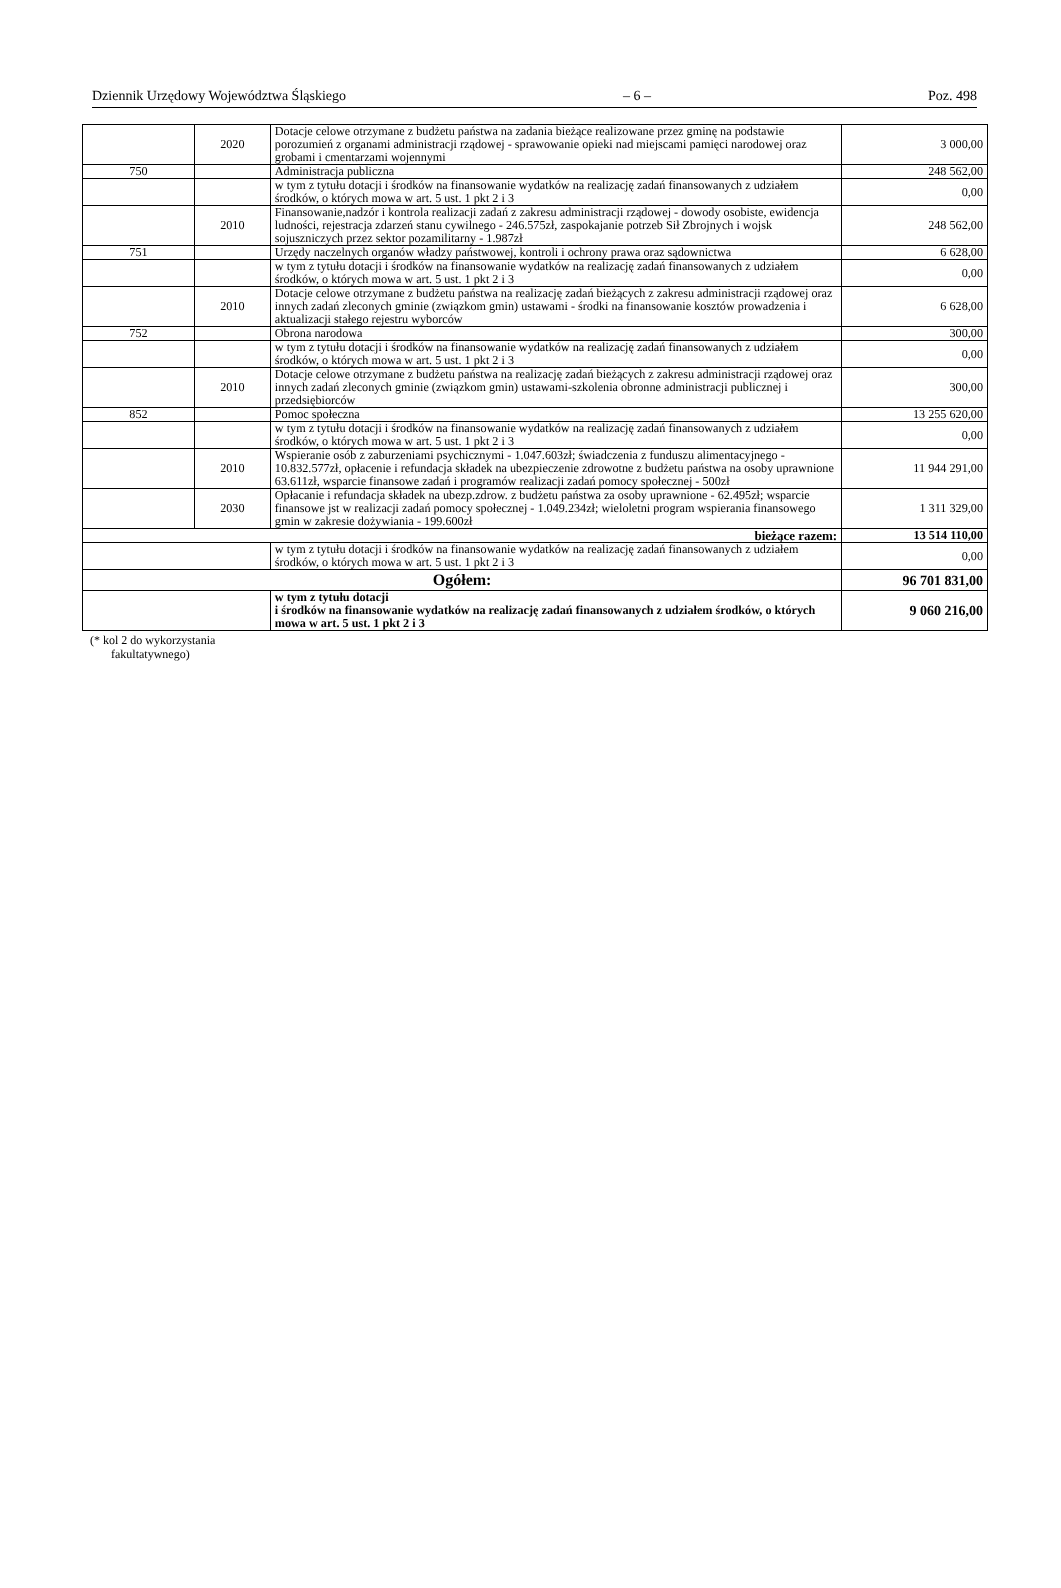Dziennik Urzędowy Województwa Śląskiego – 6 – Poz. 498
| | 2020 | Dotacje celowe otrzymane z budżetu państwa na zadania bieżące realizowane przez gminę na podstawie porozumień z organami administracji rządowej - sprawowanie opieki nad miejscami pamięci narodowej oraz grobami i cmentarzami wojennymi | 3 000,00 |
| 750 | | Administracja publiczna | 248 562,00 |
| | | w tym z tytułu dotacji i środków na finansowanie wydatków na realizację zadań finansowanych z udziałem środków, o których mowa w art. 5 ust. 1 pkt 2 i 3 | 0,00 |
| | 2010 | Finansowanie,nadzór i kontrola realizacji zadań z zakresu administracji rządowej - dowody osobiste, ewidencja ludności, rejestracja zdarzeń stanu cywilnego - 246.575zł, zaspokajanie potrzeb Sił Zbrojnych i wojsk sojuszniczych przez sektor pozamilitarny - 1.987zł | 248 562,00 |
| 751 | | Urzędy naczelnych organów władzy państwowej, kontroli i ochrony prawa oraz sądownictwa | 6 628,00 |
| | | w tym z tytułu dotacji i środków na finansowanie wydatków na realizację zadań finansowanych z udziałem środków, o których mowa w art. 5 ust. 1 pkt 2 i 3 | 0,00 |
| | 2010 | Dotacje celowe otrzymane z budżetu państwa na realizację zadań bieżących z zakresu administracji rządowej oraz innych zadań zleconych gminie (związkom gmin) ustawami - środki na finansowanie kosztów prowadzenia i aktualizacji stałego rejestru wyborców | 6 628,00 |
| 752 | | Obrona narodowa | 300,00 |
| | | w tym z tytułu dotacji i środków na finansowanie wydatków na realizację zadań finansowanych z udziałem środków, o których mowa w art. 5 ust. 1 pkt 2 i 3 | 0,00 |
| | 2010 | Dotacje celowe otrzymane z budżetu państwa na realizację zadań bieżących z zakresu administracji rządowej oraz innych zadań zleconych gminie (związkom gmin) ustawami-szkolenia obronne administracji publicznej i przedsiębiorców | 300,00 |
| 852 | | Pomoc społeczna | 13 255 620,00 |
| | | w tym z tytułu dotacji i środków na finansowanie wydatków na realizację zadań finansowanych z udziałem środków, o których mowa w art. 5 ust. 1 pkt 2 i 3 | 0,00 |
| | 2010 | Wspieranie osób z zaburzeniami psychicznymi - 1.047.603zł; świadczenia z funduszu alimentacyjnego - 10.832.577zł, opłacenie i refundacja składek na ubezpieczenie zdrowotne z budżetu państwa na osoby uprawnione 63.611zł, wsparcie finansowe zadań i programów realizacji zadań pomocy społecznej - 500zł | 11 944 291,00 |
| | 2030 | Opłacanie i refundacja składek na ubezp.zdrow. z budżetu państwa za osoby uprawnione - 62.495zł; wsparcie finansowe jst w realizacji zadań pomocy społecznej - 1.049.234zł; wieloletni program wspierania finansowego gmin w zakresie dożywiania - 199.600zł | 1 311 329,00 |
| bieżące razem: | | | 13 514 110,00 |
| | | w tym z tytułu dotacji i środków na finansowanie wydatków na realizację zadań finansowanych z udziałem środków, o których mowa w art. 5 ust. 1 pkt 2 i 3 | 0,00 |
| Ogółem: | | | 96 701 831,00 |
| | | w tym z tytułu dotacji i środków na finansowanie wydatków na realizację zadań finansowanych z udziałem środków, o których mowa w art. 5 ust. 1 pkt 2 i 3 | 9 060 216,00 |
(* kol 2 do wykorzystania
fakultatywnego)